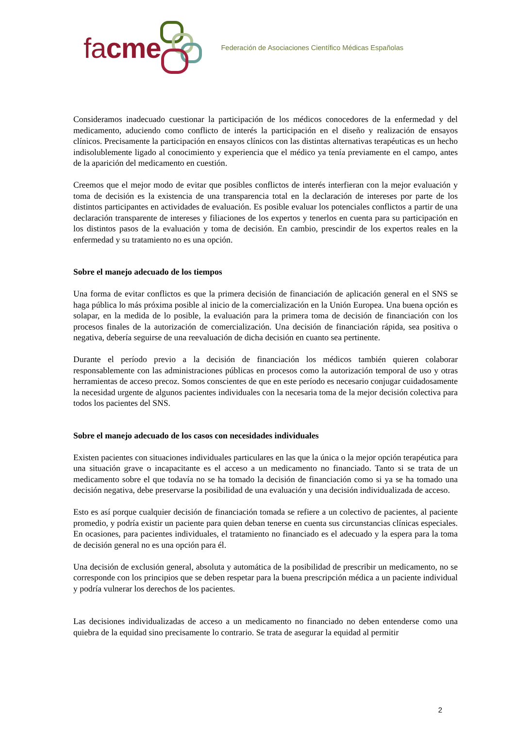facme
Federación de Asociaciones Científico Médicas Españolas
Consideramos inadecuado cuestionar la participación de los médicos conocedores de la enfermedad y del medicamento, aduciendo como conflicto de interés la participación en el diseño y realización de ensayos clínicos. Precisamente la participación en ensayos clínicos con las distintas alternativas terapéuticas es un hecho indisolublemente ligado al conocimiento y experiencia que el médico ya tenía previamente en el campo, antes de la aparición del medicamento en cuestión.
Creemos que el mejor modo de evitar que posibles conflictos de interés interfieran con la mejor evaluación y toma de decisión es la existencia de una transparencia total en la declaración de intereses por parte de los distintos participantes en actividades de evaluación. Es posible evaluar los potenciales conflictos a partir de una declaración transparente de intereses y filiaciones de los expertos y tenerlos en cuenta para su participación en los distintos pasos de la evaluación y toma de decisión. En cambio, prescindir de los expertos reales en la enfermedad y su tratamiento no es una opción.
Sobre el manejo adecuado de los tiempos
Una forma de evitar conflictos es que la primera decisión de financiación de aplicación general en el SNS se haga pública lo más próxima posible al inicio de la comercialización en la Unión Europea. Una buena opción es solapar, en la medida de lo posible, la evaluación para la primera toma de decisión de financiación con los procesos finales de la autorización de comercialización. Una decisión de financiación rápida, sea positiva o negativa, debería seguirse de una reevaluación de dicha decisión en cuanto sea pertinente.
Durante el período previo a la decisión de financiación los médicos también quieren colaborar responsablemente con las administraciones públicas en procesos como la autorización temporal de uso y otras herramientas de acceso precoz. Somos conscientes de que en este período es necesario conjugar cuidadosamente la necesidad urgente de algunos pacientes individuales con la necesaria toma de la mejor decisión colectiva para todos los pacientes del SNS.
Sobre el manejo adecuado de los casos con necesidades individuales
Existen pacientes con situaciones individuales particulares en las que la única o la mejor opción terapéutica para una situación grave o incapacitante es el acceso a un medicamento no financiado. Tanto si se trata de un medicamento sobre el que todavía no se ha tomado la decisión de financiación como si ya se ha tomado una decisión negativa, debe preservarse la posibilidad de una evaluación y una decisión individualizada de acceso.
Esto es así porque cualquier decisión de financiación tomada se refiere a un colectivo de pacientes, al paciente promedio, y podría existir un paciente para quien deban tenerse en cuenta sus circunstancias clínicas especiales. En ocasiones, para pacientes individuales, el tratamiento no financiado es el adecuado y la espera para la toma de decisión general no es una opción para él.
Una decisión de exclusión general, absoluta y automática de la posibilidad de prescribir un medicamento, no se corresponde con los principios que se deben respetar para la buena prescripción médica a un paciente individual y podría vulnerar los derechos de los pacientes.
Las decisiones individualizadas de acceso a un medicamento no financiado no deben entenderse como una quiebra de la equidad sino precisamente lo contrario. Se trata de asegurar la equidad al permitir
2